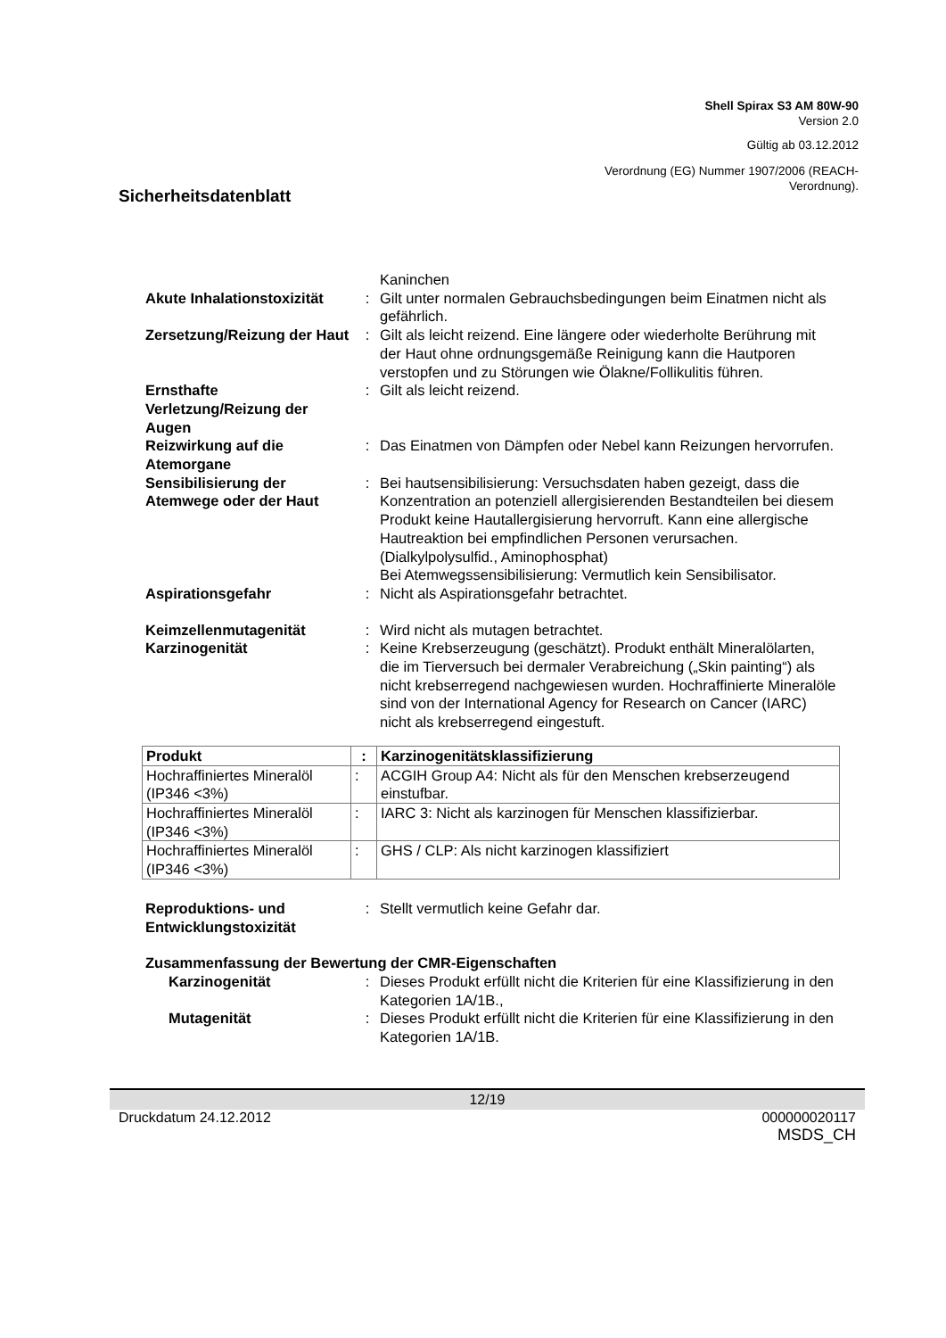Shell Spirax S3 AM 80W-90
Version 2.0
Gültig ab 03.12.2012
Verordnung (EG) Nummer 1907/2006 (REACH-
Verordnung).
Sicherheitsdatenblatt
Kaninchen
Akute Inhalationstoxizität
: Gilt unter normalen Gebrauchsbedingungen beim Einatmen nicht als gefährlich.
Zersetzung/Reizung der Haut
: Gilt als leicht reizend. Eine längere oder wiederholte Berührung mit der Haut ohne ordnungsgemäße Reinigung kann die Hautporen verstopfen und zu Störungen wie Ölakne/Follikulitis führen.
Ernsthafte Verletzung/Reizung der Augen
: Gilt als leicht reizend.
Reizwirkung auf die Atemorgane
: Das Einatmen von Dämpfen oder Nebel kann Reizungen hervorrufen.
Sensibilisierung der Atemwege oder der Haut
: Bei hautsensibilisierung: Versuchsdaten haben gezeigt, dass die Konzentration an potenziell allergisierenden Bestandteilen bei diesem Produkt keine Hautallergisierung hervorruft. Kann eine allergische Hautreaktion bei empfindlichen Personen verursachen. (Dialkylpolysulfid., Aminophosphat)
Bei Atemwegssensibilisierung: Vermutlich kein Sensibilisator.
Aspirationsgefahr : Nicht als Aspirationsgefahr betrachtet.
Keimzellenmutagenität : Wird nicht als mutagen betrachtet.
Karzinogenität : Keine Krebserzeugung (geschätzt). Produkt enthält Mineralölarten, die im Tierversuch bei dermaler Verabreichung („Skin painting“) als nicht krebserregend nachgewiesen wurden. Hochraffinierte Mineralöle sind von der International Agency for Research on Cancer (IARC) nicht als krebserregend eingestuft.
| Produkt | : | Karzinogenitätsklassifizierung |
| --- | --- | --- |
| Hochraffiniertes Mineralöl (IP346 <3%) | : | ACGIH Group A4: Nicht als für den Menschen krebserzeugend einstufbar. |
| Hochraffiniertes Mineralöl (IP346 <3%) | : | IARC 3: Nicht als karzinogen für Menschen klassifizierbar. |
| Hochraffiniertes Mineralöl (IP346 <3%) | : | GHS / CLP: Als nicht karzinogen klassifiziert |
Reproduktions- und Entwicklungstoxizität
: Stellt vermutlich keine Gefahr dar.
Zusammenfassung der Bewertung der CMR-Eigenschaften
Karzinogenität : Dieses Produkt erfüllt nicht die Kriterien für eine Klassifizierung in den Kategorien 1A/1B.,
Mutagenität : Dieses Produkt erfüllt nicht die Kriterien für eine Klassifizierung in den Kategorien 1A/1B.
12/19
Druckdatum 24.12.2012 000000020117
MSDS_CH